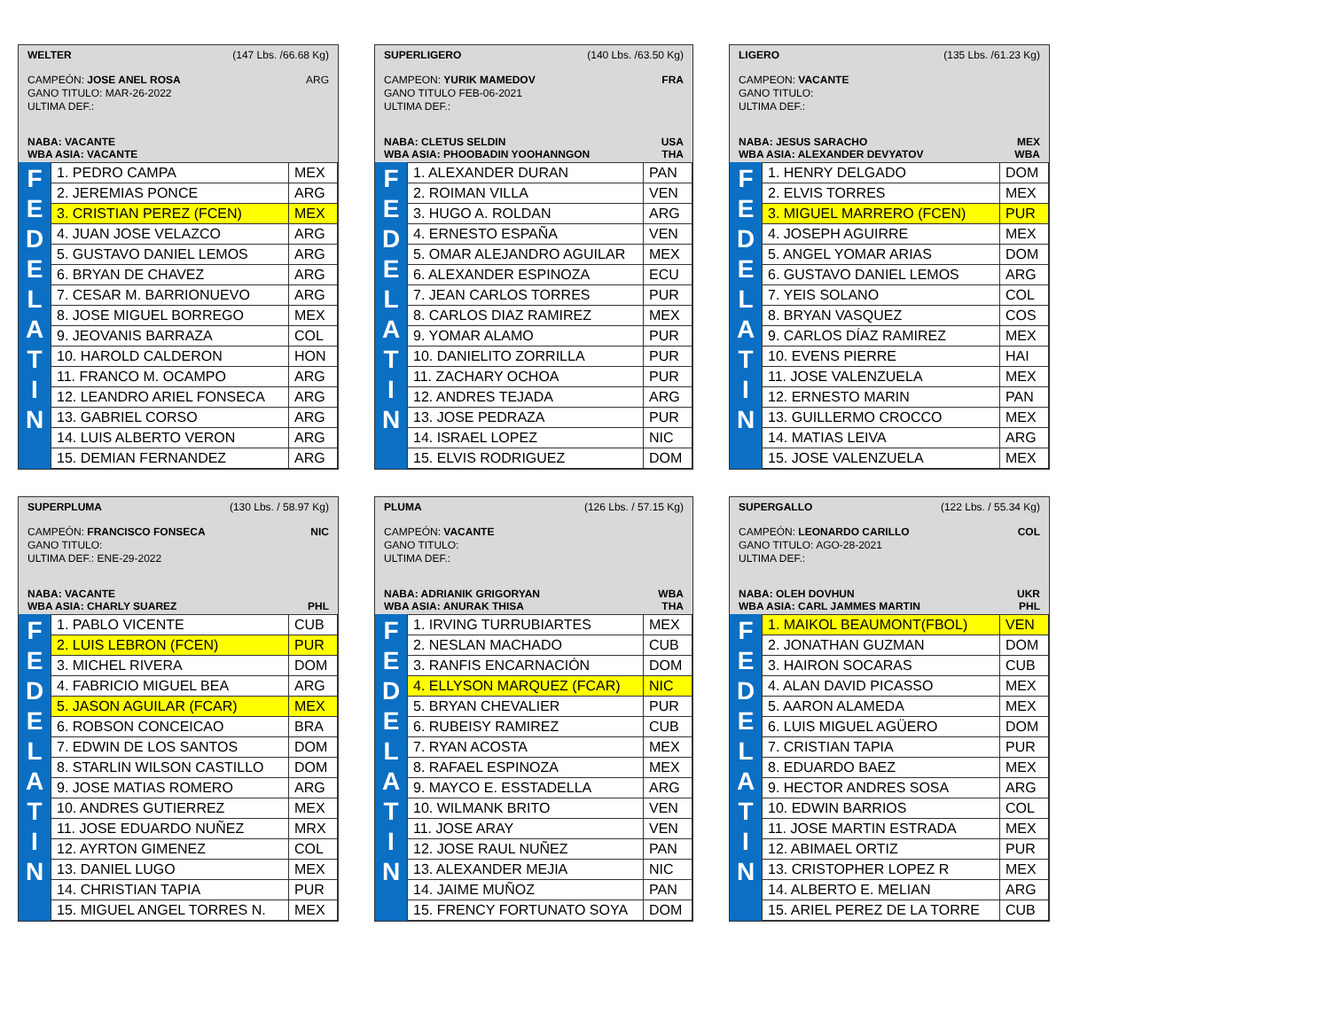WELTER (147 Lbs. /66.68 Kg)
CAMPEÓN: JOSE ANEL ROSA ARG
GANO TITULO: MAR-26-2022
ULTIMA DEF.:
NABA: VACANTE
WBA ASIA: VACANTE
F
E
D
E
L
A
T
I
N
| 1. PEDRO CAMPA | MEX |
| 2. JEREMIAS PONCE | ARG |
| 3. CRISTIAN PEREZ (FCEN) | MEX |
| 4. JUAN JOSE VELAZCO | ARG |
| 5. GUSTAVO DANIEL LEMOS | ARG |
| 6. BRYAN DE CHAVEZ | ARG |
| 7. CESAR M. BARRIONUEVO | ARG |
| 8. JOSE MIGUEL BORREGO | MEX |
| 9. JEOVANIS BARRAZA | COL |
| 10. HAROLD CALDERON | HON |
| 11. FRANCO M. OCAMPO | ARG |
| 12. LEANDRO ARIEL FONSECA | ARG |
| 13. GABRIEL CORSO | ARG |
| 14. LUIS ALBERTO VERON | ARG |
| 15. DEMIAN FERNANDEZ | ARG |
SUPERLIGERO (140 Lbs. /63.50 Kg)
CAMPEON: YURIK MAMEDOV FRA
GANO TITULO FEB-06-2021
ULTIMA DEF.:
NABA: CLETUS SELDIN USA
WBA ASIA: PHOOBADIN YOOHANNGON THA
F
E
D
E
L
A
T
I
N
| 1. ALEXANDER DURAN | PAN |
| 2. ROIMAN VILLA | VEN |
| 3. HUGO A. ROLDAN | ARG |
| 4. ERNESTO ESPAÑA | VEN |
| 5. OMAR ALEJANDRO AGUILAR | MEX |
| 6. ALEXANDER ESPINOZA | ECU |
| 7. JEAN CARLOS TORRES | PUR |
| 8. CARLOS DIAZ RAMIREZ | MEX |
| 9. YOMAR ALAMO | PUR |
| 10. DANIELITO ZORRILLA | PUR |
| 11. ZACHARY OCHOA | PUR |
| 12. ANDRES TEJADA | ARG |
| 13. JOSE PEDRAZA | PUR |
| 14. ISRAEL LOPEZ | NIC |
| 15. ELVIS RODRIGUEZ | DOM |
LIGERO (135 Lbs. /61.23 Kg)
CAMPEON: VACANTE
GANO TITULO:
ULTIMA DEF.:
NABA: JESUS SARACHO MEX
WBA ASIA: ALEXANDER DEVYATOV WBA
F
E
D
E
L
A
T
I
N
| 1. HENRY DELGADO | DOM |
| 2. ELVIS TORRES | MEX |
| 3. MIGUEL MARRERO (FCEN) | PUR |
| 4. JOSEPH AGUIRRE | MEX |
| 5. ANGEL YOMAR ARIAS | DOM |
| 6. GUSTAVO DANIEL LEMOS | ARG |
| 7. YEIS SOLANO | COL |
| 8. BRYAN VASQUEZ | COS |
| 9. CARLOS DÍAZ RAMIREZ | MEX |
| 10. EVENS PIERRE | HAI |
| 11. JOSE VALENZUELA | MEX |
| 12. ERNESTO MARIN | PAN |
| 13. GUILLERMO CROCCO | MEX |
| 14. MATIAS LEIVA | ARG |
| 15. JOSE VALENZUELA | MEX |
SUPERPLUMA (130 Lbs. / 58.97 Kg)
CAMPEÓN: FRANCISCO FONSECA NIC
GANO TITULO:
ULTIMA DEF.: ENE-29-2022
NABA: VACANTE
WBA ASIA: CHARLY SUAREZ PHL
F
E
D
E
L
A
T
I
N
| 1. PABLO VICENTE | CUB |
| 2. LUIS LEBRON (FCEN) | PUR |
| 3. MICHEL RIVERA | DOM |
| 4. FABRICIO MIGUEL BEA | ARG |
| 5. JASON AGUILAR (FCAR) | MEX |
| 6. ROBSON CONCEICAO | BRA |
| 7. EDWIN DE LOS SANTOS | DOM |
| 8. STARLIN WILSON CASTILLO | DOM |
| 9. JOSE MATIAS ROMERO | ARG |
| 10. ANDRES GUTIERREZ | MEX |
| 11. JOSE EDUARDO NUÑEZ | MRX |
| 12. AYRTON GIMENEZ | COL |
| 13. DANIEL LUGO | MEX |
| 14. CHRISTIAN TAPIA | PUR |
| 15. MIGUEL ANGEL TORRES N. | MEX |
PLUMA (126 Lbs. / 57.15 Kg)
CAMPEÓN: VACANTE
GANO TITULO:
ULTIMA DEF.:
NABA: ADRIANIK GRIGORYAN WBA
WBA ASIA: ANURAK THISA THA
F
E
D
E
L
A
T
I
N
| 1. IRVING TURRUBIARTES | MEX |
| 2. NESLAN MACHADO | CUB |
| 3. RANFIS ENCARNACIÓN | DOM |
| 4. ELLYSON MARQUEZ (FCAR) | NIC |
| 5. BRYAN CHEVALIER | PUR |
| 6. RUBEISY RAMIREZ | CUB |
| 7. RYAN ACOSTA | MEX |
| 8. RAFAEL ESPINOZA | MEX |
| 9. MAYCO E. ESSTADELLA | ARG |
| 10. WILMANK BRITO | VEN |
| 11. JOSE ARAY | VEN |
| 12. JOSE RAUL NUÑEZ | PAN |
| 13. ALEXANDER MEJIA | NIC |
| 14. JAIME MUÑOZ | PAN |
| 15. FRENCY FORTUNATO SOYA | DOM |
SUPERGALLO (122 Lbs. / 55.34 Kg)
CAMPEÓN: LEONARDO CARILLO COL
GANO TITULO: AGO-28-2021
ULTIMA DEF.:
NABA: OLEH DOVHUN UKR
WBA ASIA: CARL JAMMES MARTIN PHL
F
E
D
E
L
A
T
I
N
| 1. MAIKOL BEAUMONT(FBOL) | VEN |
| 2. JONATHAN GUZMAN | DOM |
| 3. HAIRON SOCARAS | CUB |
| 4. ALAN DAVID PICASSO | MEX |
| 5. AARON ALAMEDA | MEX |
| 6. LUIS MIGUEL AGÜERO | DOM |
| 7. CRISTIAN TAPIA | PUR |
| 8. EDUARDO BAEZ | MEX |
| 9. HECTOR ANDRES SOSA | ARG |
| 10. EDWIN BARRIOS | COL |
| 11. JOSE MARTIN ESTRADA | MEX |
| 12. ABIMAEL ORTIZ | PUR |
| 13. CRISTOPHER LOPEZ R | MEX |
| 14. ALBERTO E. MELIAN | ARG |
| 15. ARIEL PEREZ DE LA TORRE | CUB |